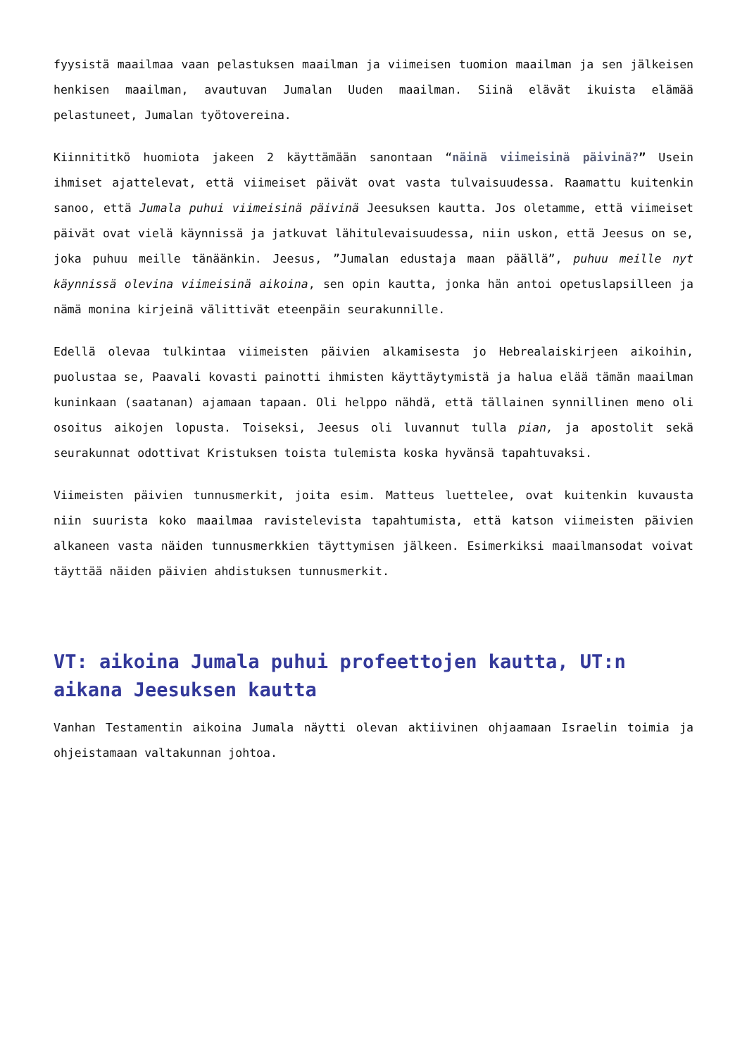fyysistä maailmaa vaan pelastuksen maailman ja viimeisen tuomion maailman ja sen jälkeisen henkisen maailman, avautuvan Jumalan Uuden maailman. Siinä elävät ikuista elämää pelastuneet, Jumalan työtovereina.
Kiinnititkö huomiota jakeen 2 käyttämään sanontaan “näinä viimeisinä päivinä?” Usein ihmiset ajattelevat, että viimeiset päivät ovat vasta tulvaisuudessa. Raamattu kuitenkin sanoo, että Jumala puhui viimeisinä päivinä Jeesuksen kautta. Jos oletamme, että viimeiset päivät ovat vielä käynnissä ja jatkuvat lähitulevaisuudessa, niin uskon, että Jeesus on se, joka puhuu meille tänäänkin. Jeesus, ”Jumalan edustaja maan päällä”, puhuu meille nyt käynnissä olevina viimeisinä aikoina, sen opin kautta, jonka hän antoi opetuslapsilleen ja nämä monina kirjeinä välittivät eteenpäin seurakunnille.
Edellä olevaa tulkintaa viimeisten päivien alkamisesta jo Hebrealaiskirjeen aikoihin, puolustaa se, Paavali kovasti painotti ihmisten käyttäytymistä ja halua elää tämän maailman kuninkaan (saatanan) ajamaan tapaan. Oli helppo nähdä, että tällainen synnillinen meno oli osoitus aikojen lopusta. Toiseksi, Jeesus oli luvannut tulla pian, ja apostolit sekä seurakunnat odottivat Kristuksen toista tulemista koska hyvänsä tapahtuvaksi.
Viimeisten päivien tunnusmerkit, joita esim. Matteus luettelee, ovat kuitenkin kuvausta niin suurista koko maailmaa ravistelevista tapahtumista, että katson viimeisten päivien alkaneen vasta näiden tunnusmerkkien täyttymisen jälkeen. Esimerkiksi maailmansodat voivat täyttää näiden päivien ahdistuksen tunnusmerkit.
VT: aikoina Jumala puhui profeettojen kautta, UT:n aikana Jeesuksen kautta
Vanhan Testamentin aikoina Jumala näytti olevan aktiivinen ohjaamaan Israelin toimia ja ohjeistamaan valtakunnan johtoa.